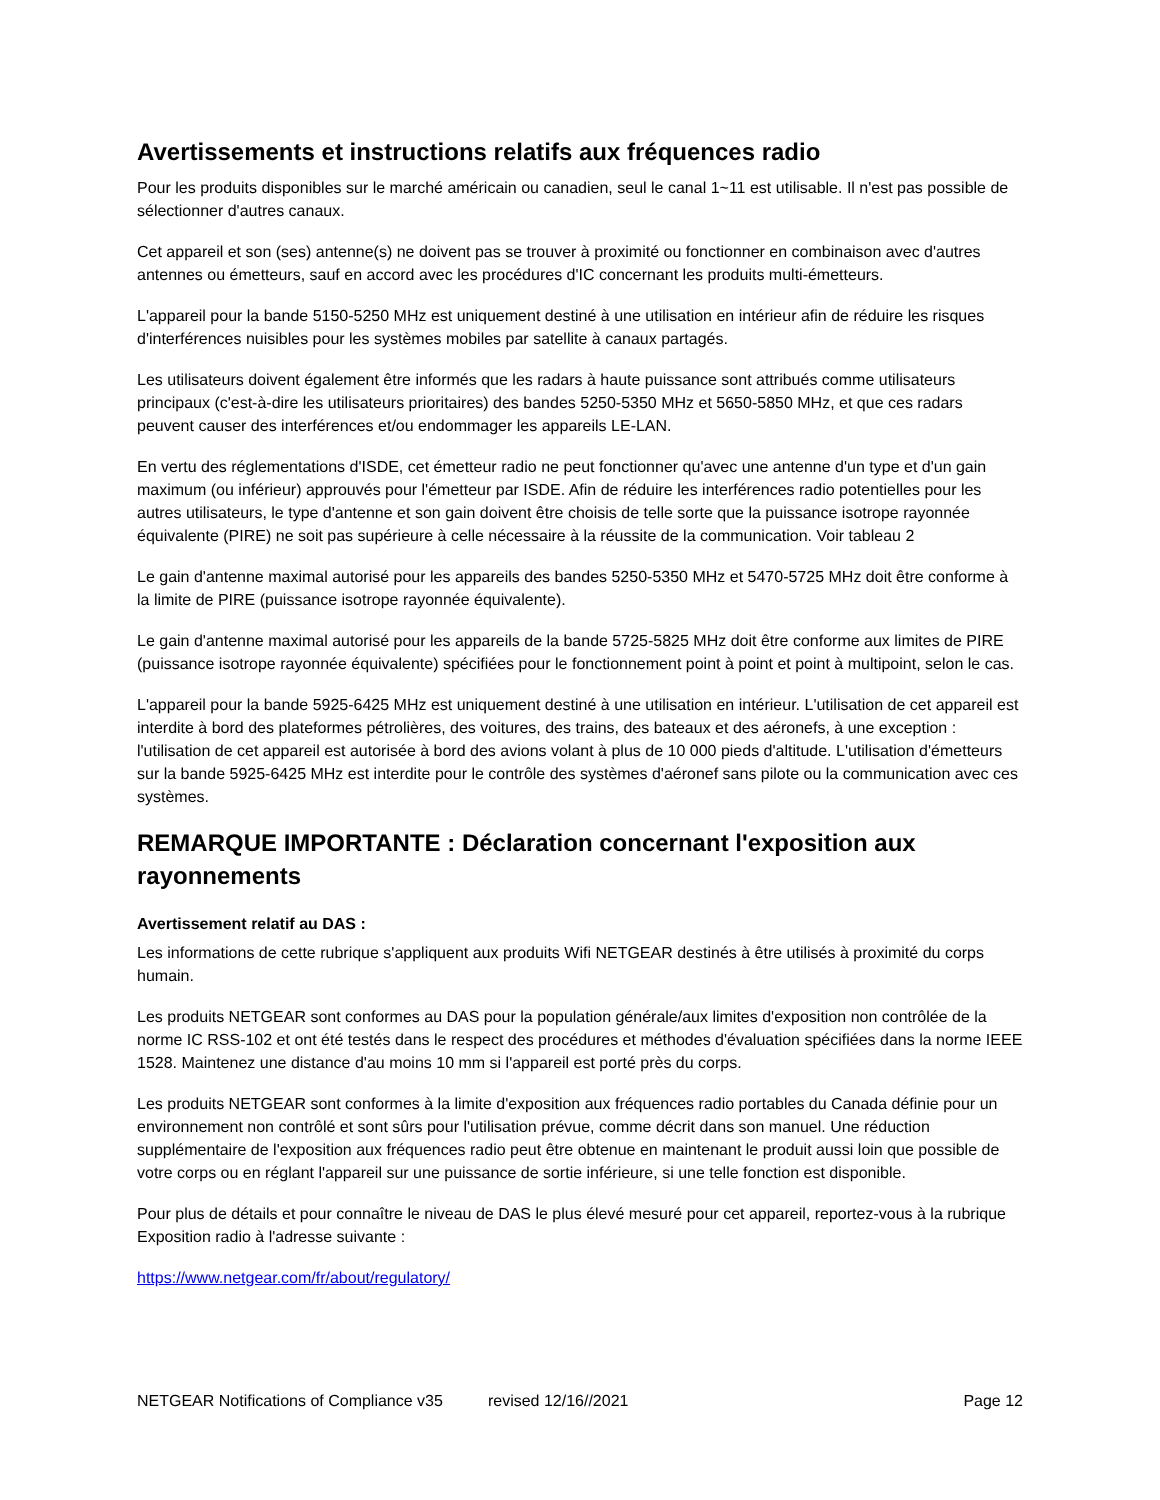Avertissements et instructions relatifs aux fréquences radio
Pour les produits disponibles sur le marché américain ou canadien, seul le canal 1~11 est utilisable. Il n'est pas possible de sélectionner d'autres canaux.
Cet appareil et son (ses) antenne(s) ne doivent pas se trouver à proximité ou fonctionner en combinaison avec d'autres antennes ou émetteurs, sauf en accord avec les procédures d'IC concernant les produits multi-émetteurs.
L'appareil pour la bande 5150-5250 MHz est uniquement destiné à une utilisation en intérieur afin de réduire les risques d'interférences nuisibles pour les systèmes mobiles par satellite à canaux partagés.
Les utilisateurs doivent également être informés que les radars à haute puissance sont attribués comme utilisateurs principaux (c'est-à-dire les utilisateurs prioritaires) des bandes 5250-5350 MHz et 5650-5850 MHz, et que ces radars peuvent causer des interférences et/ou endommager les appareils LE-LAN.
En vertu des réglementations d'ISDE, cet émetteur radio ne peut fonctionner qu'avec une antenne d'un type et d'un gain maximum (ou inférieur) approuvés pour l'émetteur par ISDE. Afin de réduire les interférences radio potentielles pour les autres utilisateurs, le type d'antenne et son gain doivent être choisis de telle sorte que la puissance isotrope rayonnée équivalente (PIRE) ne soit pas supérieure à celle nécessaire à la réussite de la communication. Voir tableau 2
Le gain d'antenne maximal autorisé pour les appareils des bandes 5250-5350 MHz et 5470-5725 MHz doit être conforme à la limite de PIRE (puissance isotrope rayonnée équivalente).
Le gain d'antenne maximal autorisé pour les appareils de la bande 5725-5825 MHz doit être conforme aux limites de PIRE (puissance isotrope rayonnée équivalente) spécifiées pour le fonctionnement point à point et point à multipoint, selon le cas.
L'appareil pour la bande 5925-6425 MHz est uniquement destiné à une utilisation en intérieur. L'utilisation de cet appareil est interdite à bord des plateformes pétrolières, des voitures, des trains, des bateaux et des aéronefs, à une exception : l'utilisation de cet appareil est autorisée à bord des avions volant à plus de 10 000 pieds d'altitude. L'utilisation d'émetteurs sur la bande 5925-6425 MHz est interdite pour le contrôle des systèmes d'aéronef sans pilote ou la communication avec ces systèmes.
REMARQUE IMPORTANTE : Déclaration concernant l'exposition aux rayonnements
Avertissement relatif au DAS :
Les informations de cette rubrique s'appliquent aux produits Wifi NETGEAR destinés à être utilisés à proximité du corps humain.
Les produits NETGEAR sont conformes au DAS pour la population générale/aux limites d'exposition non contrôlée de la norme IC RSS-102 et ont été testés dans le respect des procédures et méthodes d'évaluation spécifiées dans la norme IEEE 1528. Maintenez une distance d'au moins 10 mm si l'appareil est porté près du corps.
Les produits NETGEAR sont conformes à la limite d'exposition aux fréquences radio portables du Canada définie pour un environnement non contrôlé et sont sûrs pour l'utilisation prévue, comme décrit dans son manuel. Une réduction supplémentaire de l'exposition aux fréquences radio peut être obtenue en maintenant le produit aussi loin que possible de votre corps ou en réglant l'appareil sur une puissance de sortie inférieure, si une telle fonction est disponible.
Pour plus de détails et pour connaître le niveau de DAS le plus élevé mesuré pour cet appareil, reportez-vous à la rubrique Exposition radio à l'adresse suivante :
https://www.netgear.com/fr/about/regulatory/
NETGEAR Notifications of Compliance v35 revised 12/16//2021 Page 12